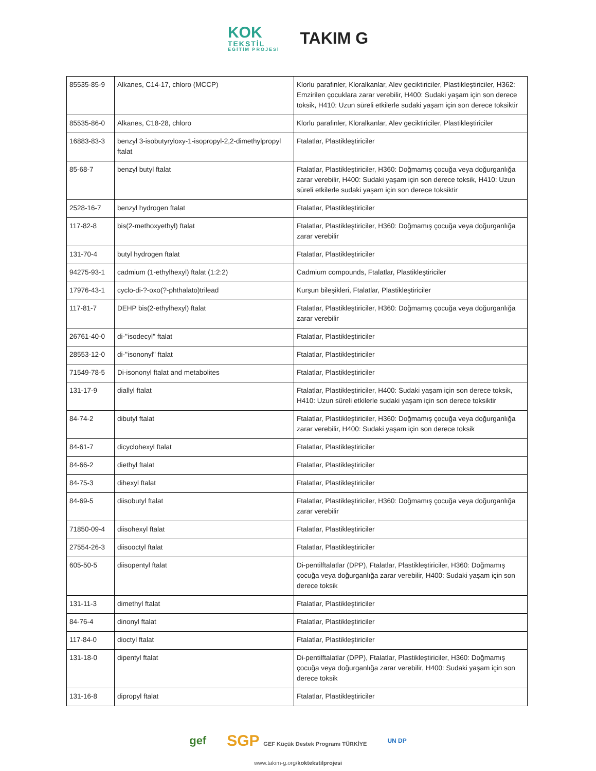KOK
TEKSTİL
EĞİTİM PROJESİ
TAKIM G
| 85535-85-9 | Alkanes, C14-17, chloro (MCCP) | Klorlu parafinler, Kloralkanlar, Alev geciktiriciler, Plastikleştiriciler, H362: Emzirilen çocuklara zarar verebilir, H400: Sudaki yaşam için son derece toksik, H410: Uzun süreli etkilerle sudaki yaşam için son derece toksiktir |
| 85535-86-0 | Alkanes, C18-28, chloro | Klorlu parafinler, Kloralkanlar, Alev geciktiriciler, Plastikleştiriciler |
| 16883-83-3 | benzyl 3-isobutyryloxy-1-isopropyl-2,2-dimethylpropyl ftalat | Ftalatlar, Plastikleştiriciler |
| 85-68-7 | benzyl butyl ftalat | Ftalatlar, Plastikleştiriciler, H360: Doğmamış çocuğa veya doğurganlığa zarar verebilir, H400: Sudaki yaşam için son derece toksik, H410: Uzun süreli etkilerle sudaki yaşam için son derece toksiktir |
| 2528-16-7 | benzyl hydrogen ftalat | Ftalatlar, Plastikleştiriciler |
| 117-82-8 | bis(2-methoxyethyl) ftalat | Ftalatlar, Plastikleştiriciler, H360: Doğmamış çocuğa veya doğurganlığa zarar verebilir |
| 131-70-4 | butyl hydrogen ftalat | Ftalatlar, Plastikleştiriciler |
| 94275-93-1 | cadmium (1-ethylhexyl) ftalat (1:2:2) | Cadmium compounds, Ftalatlar, Plastikleştiriciler |
| 17976-43-1 | cyclo-di-?-oxo(?-phthalato)trilead | Kurşun bileşikleri, Ftalatlar, Plastikleştiriciler |
| 117-81-7 | DEHP bis(2-ethylhexyl) ftalat | Ftalatlar, Plastikleştiriciler, H360: Doğmamış çocuğa veya doğurganlığa zarar verebilir |
| 26761-40-0 | di-''isodecyl'' ftalat | Ftalatlar, Plastikleştiriciler |
| 28553-12-0 | di-''isononyl'' ftalat | Ftalatlar, Plastikleştiriciler |
| 71549-78-5 | Di-isononyl ftalat and metabolites | Ftalatlar, Plastikleştiriciler |
| 131-17-9 | diallyl ftalat | Ftalatlar, Plastikleştiriciler, H400: Sudaki yaşam için son derece toksik, H410: Uzun süreli etkilerle sudaki yaşam için son derece toksiktir |
| 84-74-2 | dibutyl ftalat | Ftalatlar, Plastikleştiriciler, H360: Doğmamış çocuğa veya doğurganlığa zarar verebilir, H400: Sudaki yaşam için son derece toksik |
| 84-61-7 | dicyclohexyl ftalat | Ftalatlar, Plastikleştiriciler |
| 84-66-2 | diethyl ftalat | Ftalatlar, Plastikleştiriciler |
| 84-75-3 | dihexyl ftalat | Ftalatlar, Plastikleştiriciler |
| 84-69-5 | diisobutyl ftalat | Ftalatlar, Plastikleştiriciler, H360: Doğmamış çocuğa veya doğurganlığa zarar verebilir |
| 71850-09-4 | diisohexyl ftalat | Ftalatlar, Plastikleştiriciler |
| 27554-26-3 | diisooctyl ftalat | Ftalatlar, Plastikleştiriciler |
| 605-50-5 | diisopentyl ftalat | Di-pentilftalatlar (DPP), Ftalatlar, Plastikleştiriciler, H360: Doğmamış çocuğa veya doğurganlığa zarar verebilir, H400: Sudaki yaşam için son derece toksik |
| 131-11-3 | dimethyl ftalat | Ftalatlar, Plastikleştiriciler |
| 84-76-4 | dinonyl ftalat | Ftalatlar, Plastikleştiriciler |
| 117-84-0 | dioctyl ftalat | Ftalatlar, Plastikleştiriciler |
| 131-18-0 | dipentyl ftalat | Di-pentilftalatlar (DPP), Ftalatlar, Plastikleştiriciler, H360: Doğmamış çocuğa veya doğurganlığa zarar verebilir, H400: Sudaki yaşam için son derece toksik |
| 131-16-8 | dipropyl ftalat | Ftalatlar, Plastikleştiriciler |
gef SGP GEF Küçük Destek Programı TÜRKİYE UN DP
www.takim-g.org/koktekstilprojesi